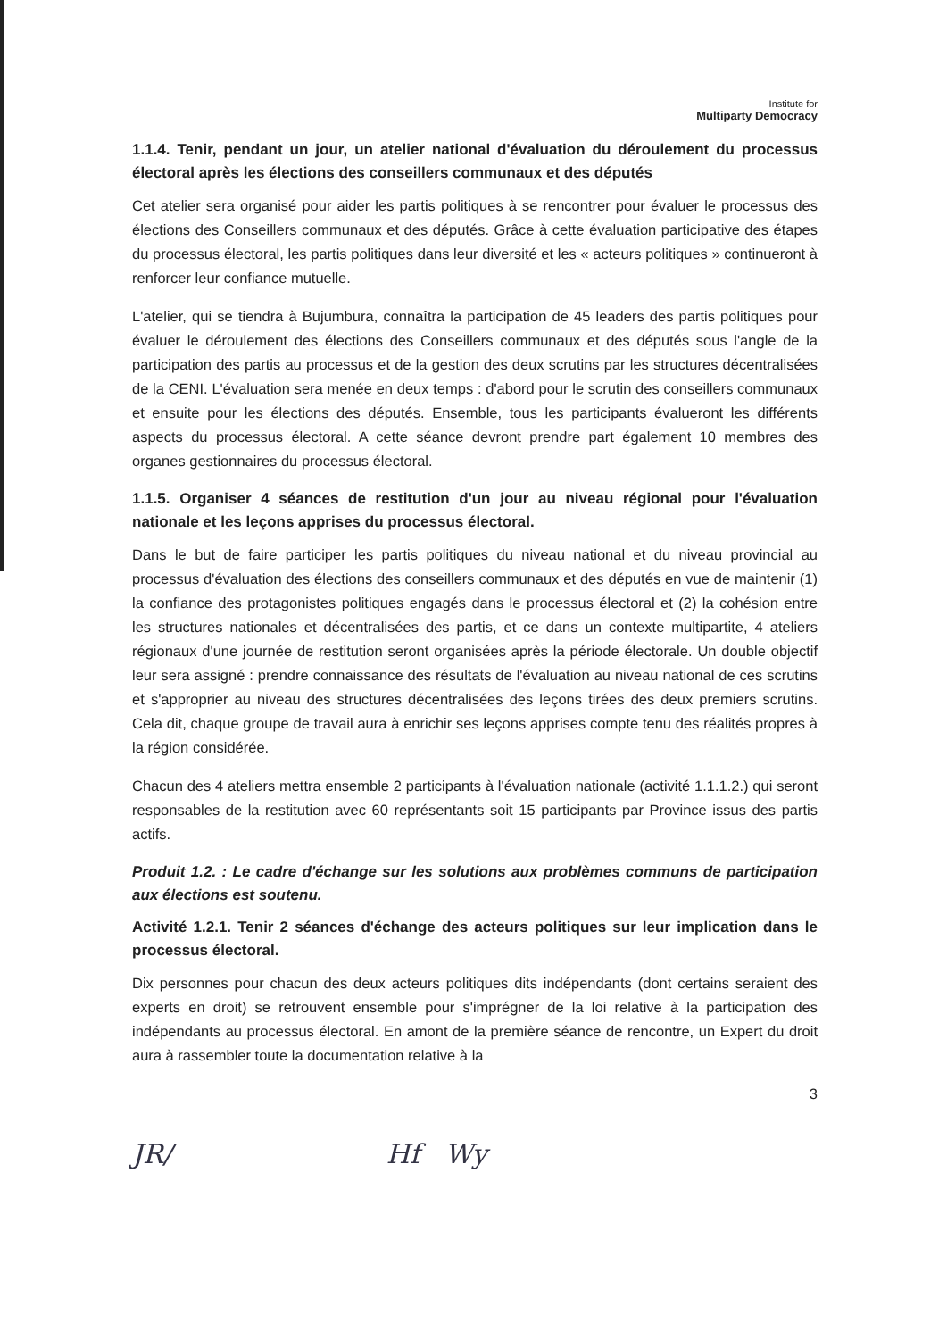Institute for
Multiparty Democracy
1.1.4. Tenir, pendant un jour, un atelier national d'évaluation du déroulement du processus électoral après les élections des conseillers communaux et des députés
Cet atelier sera organisé pour aider les partis politiques à se rencontrer pour évaluer le processus des élections des Conseillers communaux et des députés. Grâce à cette évaluation participative des étapes du processus électoral, les partis politiques dans leur diversité et les « acteurs politiques » continueront à renforcer leur confiance mutuelle.
L'atelier, qui se tiendra à Bujumbura, connaîtra la participation de 45 leaders des partis politiques pour évaluer le déroulement des élections des Conseillers communaux et des députés sous l'angle de la participation des partis au processus et de la gestion des deux scrutins par les structures décentralisées de la CENI. L'évaluation sera menée en deux temps : d'abord pour le scrutin des conseillers communaux et ensuite pour les élections des députés. Ensemble, tous les participants évalueront les différents aspects du processus électoral. A cette séance devront prendre part également 10 membres des organes gestionnaires du processus électoral.
1.1.5. Organiser 4 séances de restitution d'un jour au niveau régional pour l'évaluation nationale et les leçons apprises du processus électoral.
Dans le but de faire participer les partis politiques du niveau national et du niveau provincial au processus d'évaluation des élections des conseillers communaux et des députés en vue de maintenir (1) la confiance des protagonistes politiques engagés dans le processus électoral et (2) la cohésion entre les structures nationales et décentralisées des partis, et ce dans un contexte multipartite, 4 ateliers régionaux d'une journée de restitution seront organisées après la période électorale. Un double objectif leur sera assigné : prendre connaissance des résultats de l'évaluation au niveau national de ces scrutins et s'approprier au niveau des structures décentralisées des leçons tirées des deux premiers scrutins. Cela dit, chaque groupe de travail aura à enrichir ses leçons apprises compte tenu des réalités propres à la région considérée.
Chacun des 4 ateliers mettra ensemble 2 participants à l'évaluation nationale (activité 1.1.1.2.) qui seront responsables de la restitution avec 60 représentants soit 15 participants par Province issus des partis actifs.
Produit 1.2. : Le cadre d'échange sur les solutions aux problèmes communs de participation aux élections est soutenu.
Activité 1.2.1. Tenir 2 séances d'échange des acteurs politiques sur leur implication dans le processus électoral.
Dix personnes pour chacun des deux acteurs politiques dits indépendants (dont certains seraient des experts en droit) se retrouvent ensemble pour s'imprégner de la loi relative à la participation des indépendants au processus électoral. En amont de la première séance de rencontre, un Expert du droit aura à rassembler toute la documentation relative à la
3
JR/ Hf Wy